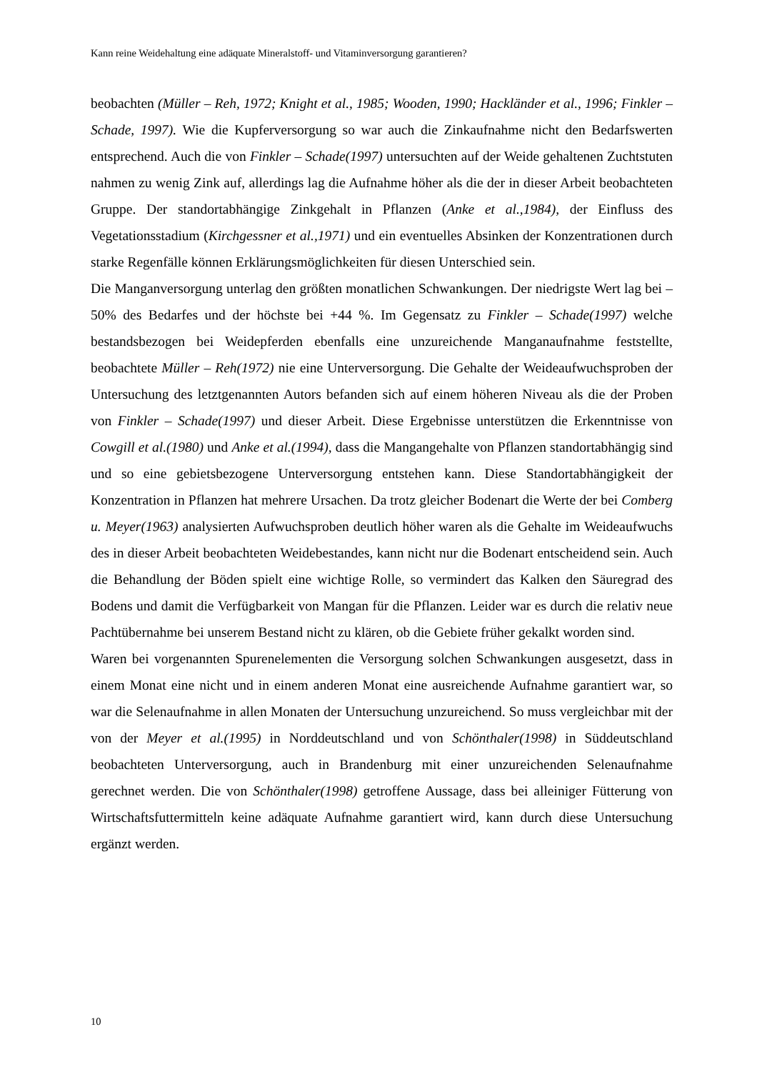Kann reine Weidehaltung eine adäquate Mineralstoff- und Vitaminversorgung garantieren?
beobachten (Müller – Reh, 1972; Knight et al., 1985; Wooden, 1990; Hackländer et al., 1996; Finkler – Schade, 1997). Wie die Kupferversorgung so war auch die Zinkaufnahme nicht den Bedarfswerten entsprechend. Auch die von Finkler – Schade(1997) untersuchten auf der Weide gehaltenen Zuchtstuten nahmen zu wenig Zink auf, allerdings lag die Aufnahme höher als die der in dieser Arbeit beobachteten Gruppe. Der standortabhängige Zinkgehalt in Pflanzen (Anke et al.,1984), der Einfluss des Vegetationsstadium (Kirchgessner et al.,1971) und ein eventuelles Absinken der Konzentrationen durch starke Regenfälle können Erklärungsmöglichkeiten für diesen Unterschied sein.
Die Manganversorgung unterlag den größten monatlichen Schwankungen. Der niedrigste Wert lag bei –50% des Bedarfes und der höchste bei +44 %. Im Gegensatz zu Finkler – Schade(1997) welche bestandsbezogen bei Weidepferden ebenfalls eine unzureichende Manganaufnahme feststellte, beobachtete Müller – Reh(1972) nie eine Unterversorgung. Die Gehalte der Weideaufwuchsproben der Untersuchung des letztgenannten Autors befanden sich auf einem höheren Niveau als die der Proben von Finkler – Schade(1997) und dieser Arbeit. Diese Ergebnisse unterstützen die Erkenntnisse von Cowgill et al.(1980) und Anke et al.(1994), dass die Mangangehalte von Pflanzen standortabhängig sind und so eine gebietsbezogene Unterversorgung entstehen kann. Diese Standortabhängigkeit der Konzentration in Pflanzen hat mehrere Ursachen. Da trotz gleicher Bodenart die Werte der bei Comberg u. Meyer(1963) analysierten Aufwuchsproben deutlich höher waren als die Gehalte im Weideaufwuchs des in dieser Arbeit beobachteten Weidebestandes, kann nicht nur die Bodenart entscheidend sein. Auch die Behandlung der Böden spielt eine wichtige Rolle, so vermindert das Kalken den Säuregrad des Bodens und damit die Verfügbarkeit von Mangan für die Pflanzen. Leider war es durch die relativ neue Pachtübernahme bei unserem Bestand nicht zu klären, ob die Gebiete früher gekalkt worden sind.
Waren bei vorgenannten Spurenelementen die Versorgung solchen Schwankungen ausgesetzt, dass in einem Monat eine nicht und in einem anderen Monat eine ausreichende Aufnahme garantiert war, so war die Selenaufnahme in allen Monaten der Untersuchung unzureichend. So muss vergleichbar mit der von der Meyer et al.(1995) in Norddeutschland und von Schönthaler(1998) in Süddeutschland beobachteten Unterversorgung, auch in Brandenburg mit einer unzureichenden Selenaufnahme gerechnet werden. Die von Schönthaler(1998) getroffene Aussage, dass bei alleiniger Fütterung von Wirtschaftsfuttermitteln keine adäquate Aufnahme garantiert wird, kann durch diese Untersuchung ergänzt werden.
10